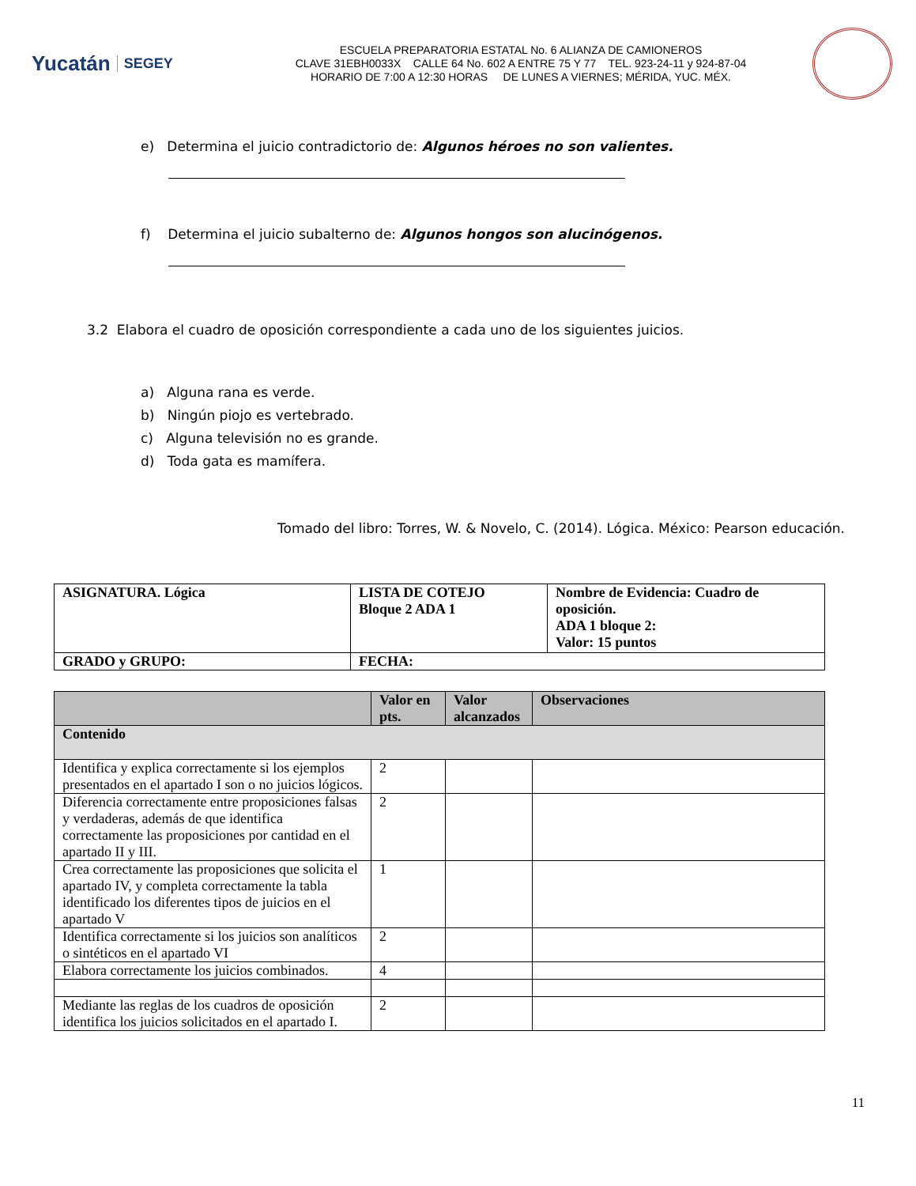Yucatán SEGEY
ESCUELA PREPARATORIA ESTATAL No. 6 ALIANZA DE CAMIONEROS
CLAVE 31EBH0033X CALLE 64 No. 602 A ENTRE 75 Y 77 TEL. 923-24-11 y 924-87-04
HORARIO DE 7:00 A 12:30 HORAS DE LUNES A VIERNES; MÉRIDA, YUC. MÉX.
e) Determina el juicio contradictorio de: Algunos héroes no son valientes.
f) Determina el juicio subalterno de: Algunos hongos son alucinógenos.
3.2 Elabora el cuadro de oposición correspondiente a cada uno de los siguientes juicios.
a) Alguna rana es verde.
b) Ningún piojo es vertebrado.
c) Alguna televisión no es grande.
d) Toda gata es mamífera.
Tomado del libro: Torres, W. & Novelo, C. (2014). Lógica. México: Pearson educación.
| ASIGNATURA. Lógica | LISTA DE COTEJO Bloque 2 ADA 1 | Nombre de Evidencia: Cuadro de oposición. ADA 1 bloque 2: Valor: 15 puntos |
| GRADO y GRUPO: | FECHA: | |
| | Valor en pts. | Valor alcanzados | Observaciones |
| --- | --- | --- | --- |
| Contenido | | | |
| Identifica y explica correctamente si los ejemplos presentados en el apartado I son o no juicios lógicos. | 2 | | |
| Diferencia correctamente entre proposiciones falsas y verdaderas, además de que identifica correctamente las proposiciones por cantidad en el apartado II y III. | 2 | | |
| Crea correctamente las proposiciones que solicita el apartado IV, y completa correctamente la tabla identificado los diferentes tipos de juicios en el apartado V | 1 | | |
| Identifica correctamente si los juicios son analíticos o sintéticos en el apartado VI | 2 | | |
| Elabora correctamente los juicios combinados. | 4 | | |
| Mediante las reglas de los cuadros de oposición identifica los juicios solicitados en el apartado I. | 2 | | |
11